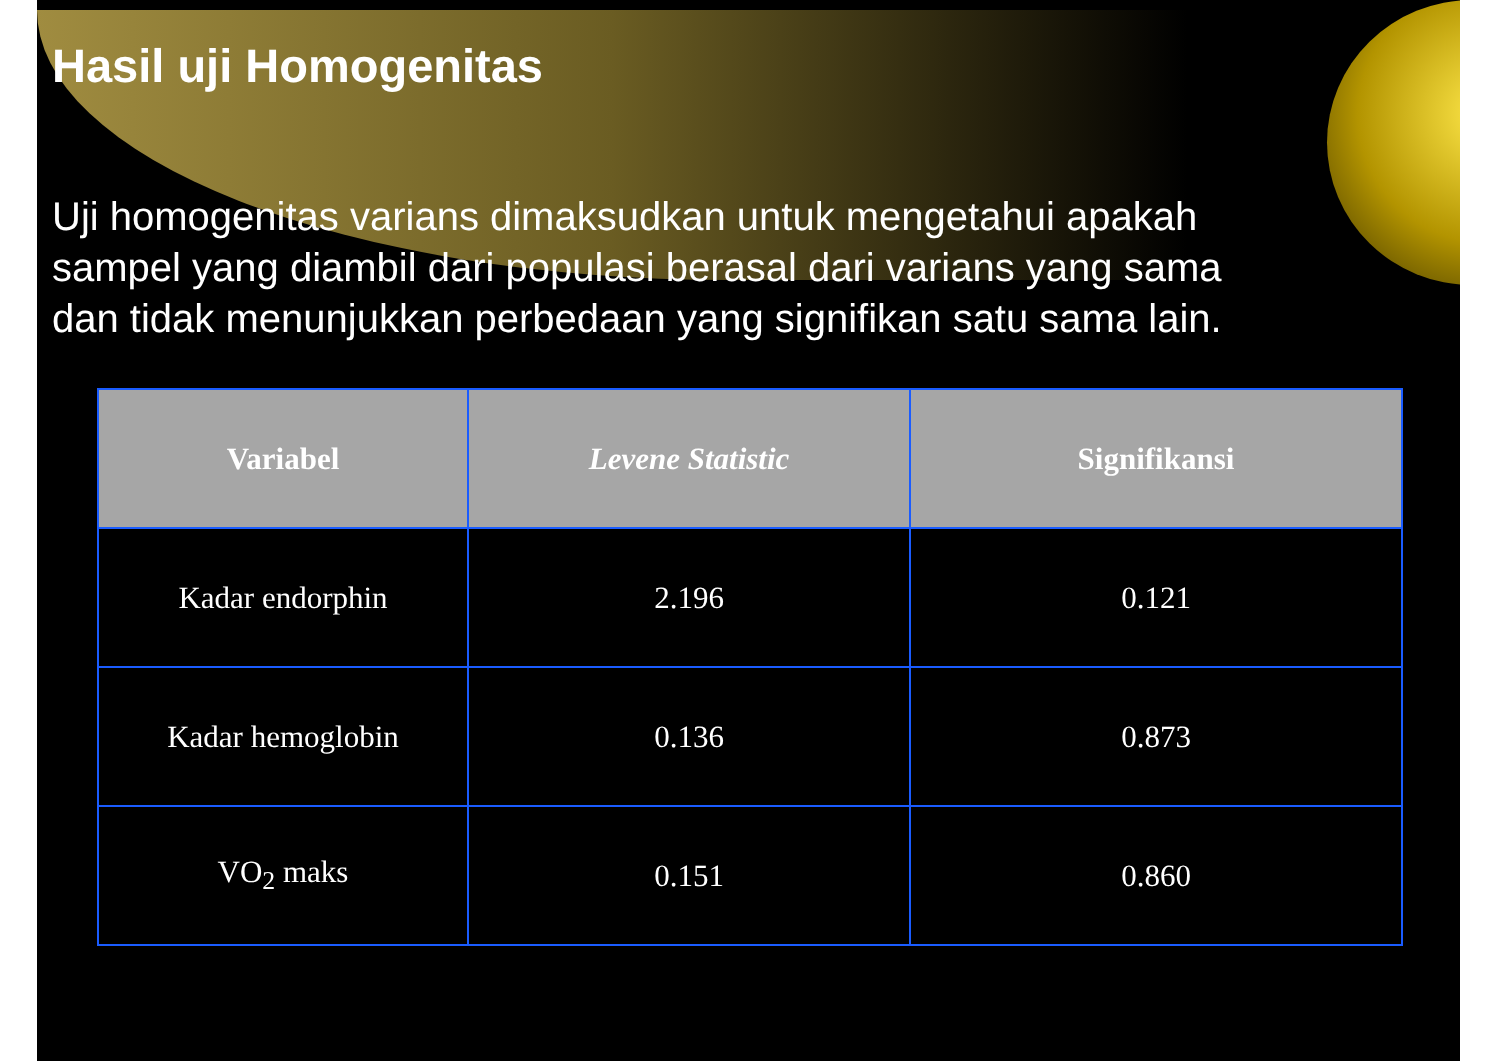Hasil uji Homogenitas
Uji homogenitas varians dimaksudkan untuk mengetahui apakah sampel yang diambil dari populasi berasal dari varians yang sama dan tidak menunjukkan perbedaan yang signifikan satu sama lain.
| Variabel | Levene Statistic | Signifikansi |
| --- | --- | --- |
| Kadar endorphin | 2.196 | 0.121 |
| Kadar hemoglobin | 0.136 | 0.873 |
| VO<sub>2</sub> maks | 0.151 | 0.860 |